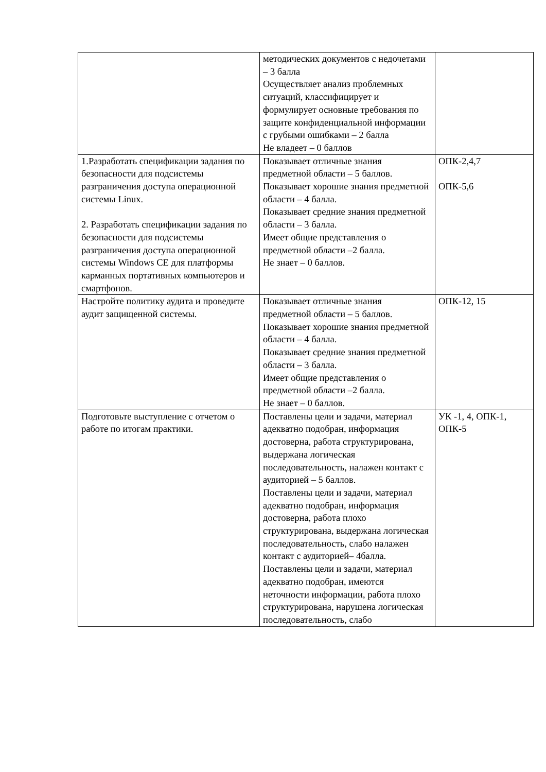| | методических документов с недочетами – 3 балла Осуществляет анализ проблемных ситуаций, классифицирует и формулирует основные требования по защите конфиденциальной информации с грубыми ошибками – 2 балла Не владеет – 0 баллов | |
| 1.Разработать спецификации задания по безопасности для подсистемы разграничения доступа операционной системы Linux. 2. Разработать спецификации задания по безопасности для подсистемы разграничения доступа операционной системы Windows CE для платформы карманных портативных компьютеров и смартфонов. | Показывает отличные знания предметной области – 5 баллов. Показывает хорошие знания предметной области – 4 балла. Показывает средние знания предметной области – 3 балла. Имеет общие представления о предметной области –2 балла. Не знает – 0 баллов. | ОПК-2,4,7 ОПК-5,6 |
| Настройте политику аудита и проведите аудит защищенной системы. | Показывает отличные знания предметной области – 5 баллов. Показывает хорошие знания предметной области – 4 балла. Показывает средние знания предметной области – 3 балла. Имеет общие представления о предметной области –2 балла. Не знает – 0 баллов. | ОПК-12, 15 |
| Подготовьте выступление с отчетом о работе по итогам практики. | Поставлены цели и задачи, материал адекватно подобран, информация достоверна, работа структурирована, выдержана логическая последовательность, налажен контакт с аудиторией – 5 баллов. Поставлены цели и задачи, материал адекватно подобран, информация достоверна, работа плохо структурирована, выдержана логическая последовательность, слабо налажен контакт с аудиторией– 4балла. Поставлены цели и задачи, материал адекватно подобран, имеются неточности информации, работа плохо структурирована, нарушена логическая последовательность, слабо | УК -1, 4, ОПК-1, ОПК-5 |